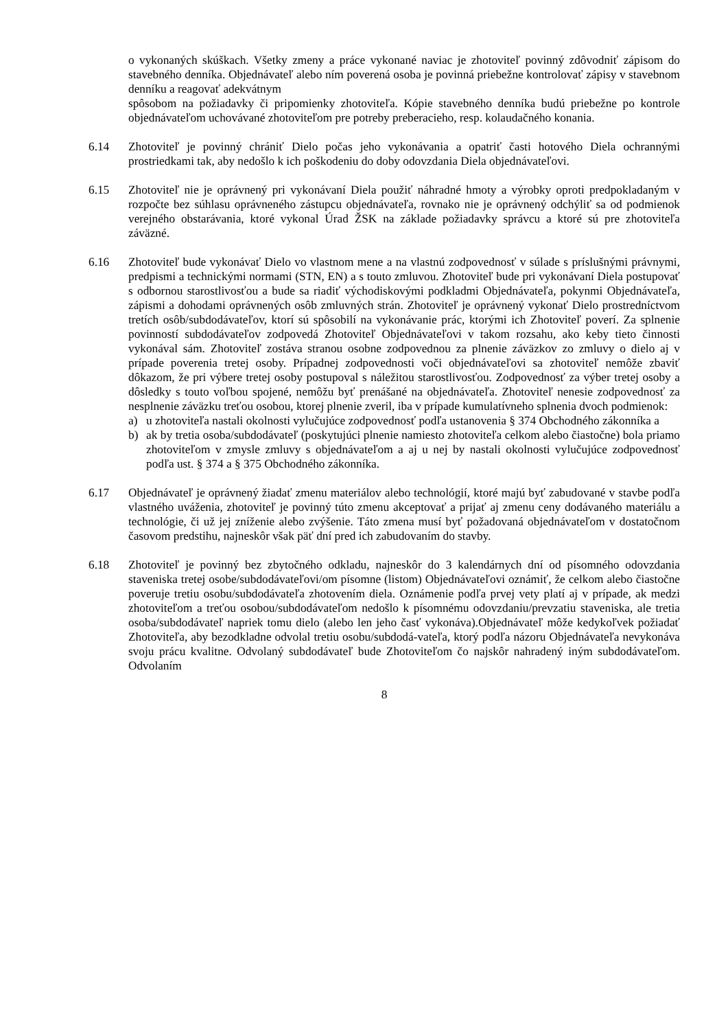o vykonaných skúškach. Všetky zmeny a práce vykonané naviac je zhotoviteľ povinný zdôvodniť zápisom do stavebného denníka. Objednávateľ alebo ním poverená osoba je povinná priebežne kontrolovať zápisy v stavebnom denníku a reagovať adekvátnym
spôsobom na požiadavky či pripomienky zhotoviteľa. Kópie stavebného denníka budú priebežne po kontrole objednávateľom uchovávané zhotoviteľom pre potreby preberacieho, resp. kolaudačného konania.
6.14 Zhotoviteľ je povinný chrániť Dielo počas jeho vykonávania a opatriť časti hotového Diela ochrannými prostriedkami tak, aby nedošlo k ich poškodeniu do doby odovzdania Diela objednávateľovi.
6.15 Zhotoviteľ nie je oprávnený pri vykonávaní Diela použiť náhradné hmoty a výrobky oproti predpokladaným v rozpočte bez súhlasu oprávneného zástupcu objednávateľa, rovnako nie je oprávnený odchýliť sa od podmienok verejného obstarávania, ktoré vykonal Úrad ŽSK na základe požiadavky správcu a ktoré sú pre zhotoviteľa záväzné.
6.16 Zhotoviteľ bude vykonávať Dielo vo vlastnom mene a na vlastnú zodpovednosť v súlade s príslušnými právnymi, predpismi a technickými normami (STN, EN) a s touto zmluvou. Zhotoviteľ bude pri vykonávaní Diela postupovať s odbornou starostlivosťou a bude sa riadiť východiskovými podkladmi Objednávateľa, pokynmi Objednávateľa, zápismi a dohodami oprávnených osôb zmluvných strán. Zhotoviteľ je oprávnený vykonať Dielo prostredníctvom tretích osôb/subdodávateľov, ktorí sú spôsobilí na vykonávanie prác, ktorými ich Zhotoviteľ poverí. Za splnenie povinností subdodávateľov zodpovedá Zhotoviteľ Objednávateľovi v takom rozsahu, ako keby tieto činnosti vykonával sám. Zhotoviteľ zostáva stranou osobne zodpovednou za plnenie záväzkov zo zmluvy o dielo aj v prípade poverenia tretej osoby. Prípadnej zodpovednosti voči objednávateľovi sa zhotoviteľ nemôže zbaviť dôkazom, že pri výbere tretej osoby postupoval s náležitou starostlivosťou. Zodpovednosť za výber tretej osoby a dôsledky s touto voľbou spojené, nemôžu byť prenášané na objednávateľa. Zhotoviteľ nenesie zodpovednosť za nesplnenie záväzku treťou osobou, ktorej plnenie zveril, iba v prípade kumulatívneho splnenia dvoch podmienok:
a) u zhotoviteľa nastali okolnosti vylučujúce zodpovednosť podľa ustanovenia § 374 Obchodného zákonníka a
b) ak by tretia osoba/subdodávateľ (poskytujúci plnenie namiesto zhotoviteľa celkom alebo čiastočne) bola priamo zhotoviteľom v zmysle zmluvy s objednávateľom a aj u nej by nastali okolnosti vylučujúce zodpovednosť podľa ust. § 374 a § 375 Obchodného zákonníka.
6.17 Objednávateľ je oprávnený žiadať zmenu materiálov alebo technológií, ktoré majú byť zabudované v stavbe podľa vlastného uváženia, zhotoviteľ je povinný túto zmenu akceptovať a prijať aj zmenu ceny dodávaného materiálu a technológie, či už jej zníženie alebo zvýšenie. Táto zmena musí byť požadovaná objednávateľom v dostatočnom časovom predstihu, najneskôr však päť dní pred ich zabudovaním do stavby.
6.18 Zhotoviteľ je povinný bez zbytočného odkladu, najneskôr do 3 kalendárnych dní od písomného odovzdania staveniska tretej osobe/subdodávateľovi/om písomne (listom) Objednávateľovi oznámiť, že celkom alebo čiastočne poveruje tretiu osobu/subdodávateľa zhotovením diela. Oznámenie podľa prvej vety platí aj v prípade, ak medzi zhotoviteľom a treťou osobou/subdodávateľom nedošlo k písomnému odovzdaniu/prevzatiu staveniska, ale tretia osoba/subdodávateľ napriek tomu dielo (alebo len jeho časť vykonáva).Objednávateľ môže kedykoľvek požiadať Zhotoviteľa, aby bezodkladne odvolal tretiu osobu/subdodá-vateľa, ktorý podľa názoru Objednávateľa nevykonáva svoju prácu kvalitne. Odvolaný subdodávateľ bude Zhotoviteľom čo najskôr nahradený iným subdodávateľom. Odvolaním
8